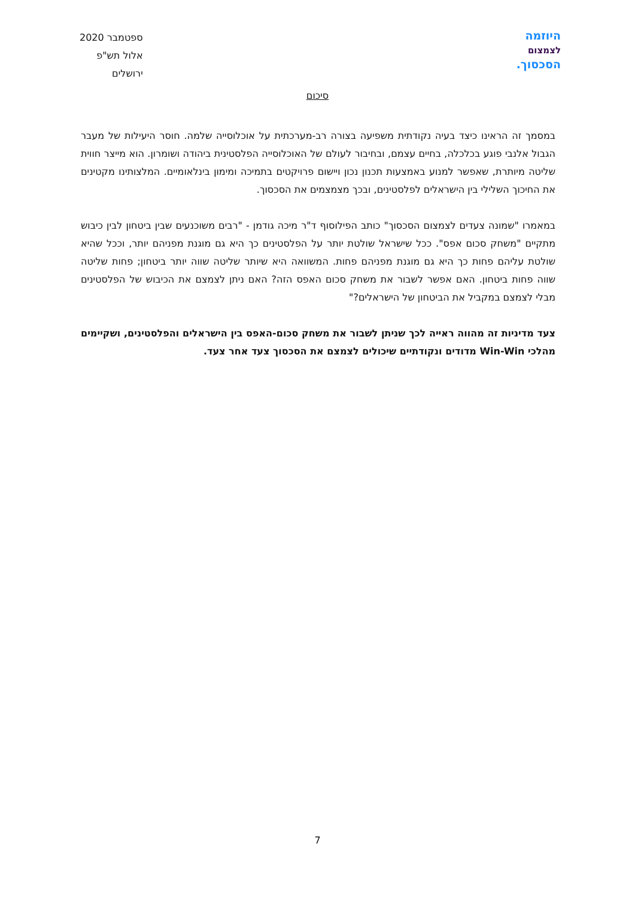היוזמה
לצמצום
הסכסוך.
ספטמבר 2020
אלול תש"פ
ירושלים
סיכום
במסמך זה הראינו כיצד בעיה נקודתית משפיעה בצורה רב-מערכתית על אוכלוסייה שלמה. חוסר היעילות של מעבר הגבול אלנבי פוגע בכלכלה, בחיים עצמם, ובחיבור לעולם של האוכלוסייה הפלסטינית ביהודה ושומרון. הוא מייצר חווית שליטה מיותרת, שאפשר למנוע באמצעות תכנון נכון ויישום פרויקטים בתמיכה ומימון בינלאומיים. המלצותינו מקטינים את החיכוך השלילי בין הישראלים לפלסטינים, ובכך מצמצמים את הסכסוך.
במאמרו "שמונה צעדים לצמצום הסכסוך" כותב הפילוסוף ד"ר מיכה גודמן - "רבים משוכנעים שבין ביטחון לבין כיבוש מתקיים "משחק סכום אפס". ככל שישראל שולטת יותר על הפלסטינים כך היא גם מוגנת מפניהם יותר, וככל שהיא שולטת עליהם פחות כך היא גם מוגנת מפניהם פחות. המשוואה היא שיותר שליטה שווה יותר ביטחון; פחות שליטה שווה פחות ביטחון. האם אפשר לשבור את משחק סכום האפס הזה? האם ניתן לצמצם את הכיבוש של הפלסטינים מבלי לצמצם במקביל את הביטחון של הישראלים?"
צעד מדיניות זה מהווה ראייה לכך שניתן לשבור את משחק סכום-האפס בין הישראלים והפלסטינים, ושקיימים מהלכי Win-Win מדודים ונקודתיים שיכולים לצמצם את הסכסוך צעד אחר צעד.
7